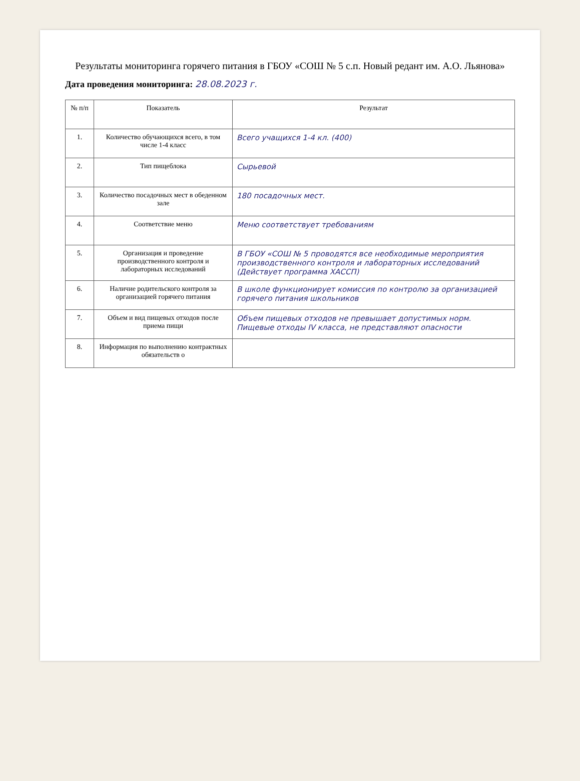Результаты мониторинга горячего питания в ГБОУ «СОШ № 5 с.п. Новый редант им. А.О. Льянова»
Дата проведения мониторинга: 28.08.2023 г.
| № п/п | Показатель | Результат |
| --- | --- | --- |
| 1. | Количество обучающихся всего, в том числе 1-4 класс | Всего учащихся 1-4 кл. (400) |
| 2. | Тип пищеблока | Сырьевой |
| 3. | Количество посадочных мест в обеденном зале | 180 посадочных мест. |
| 4. | Соответствие меню | Меню соответствует требованиям |
| 5. | Организация и проведение производственного контроля и лабораторных исследований | В ГБОУ «СОШ № 5 проводятся все необходимые мероприятия производственного контроля и лабораторных исследований (Действует программа ХАССП) |
| 6. | Наличие родительского контроля за организацией горячего питания | В школе функционирует комиссия по контролю за организацией горячего питания школьников |
| 7. | Объем и вид пищевых отходов после приема пищи | Объем пищевых отходов не превышает допустимых норм. Пищевые отходы IV класса, не представляют опасности |
| 8. | Информация по выполнению контрактных обязательств о | |